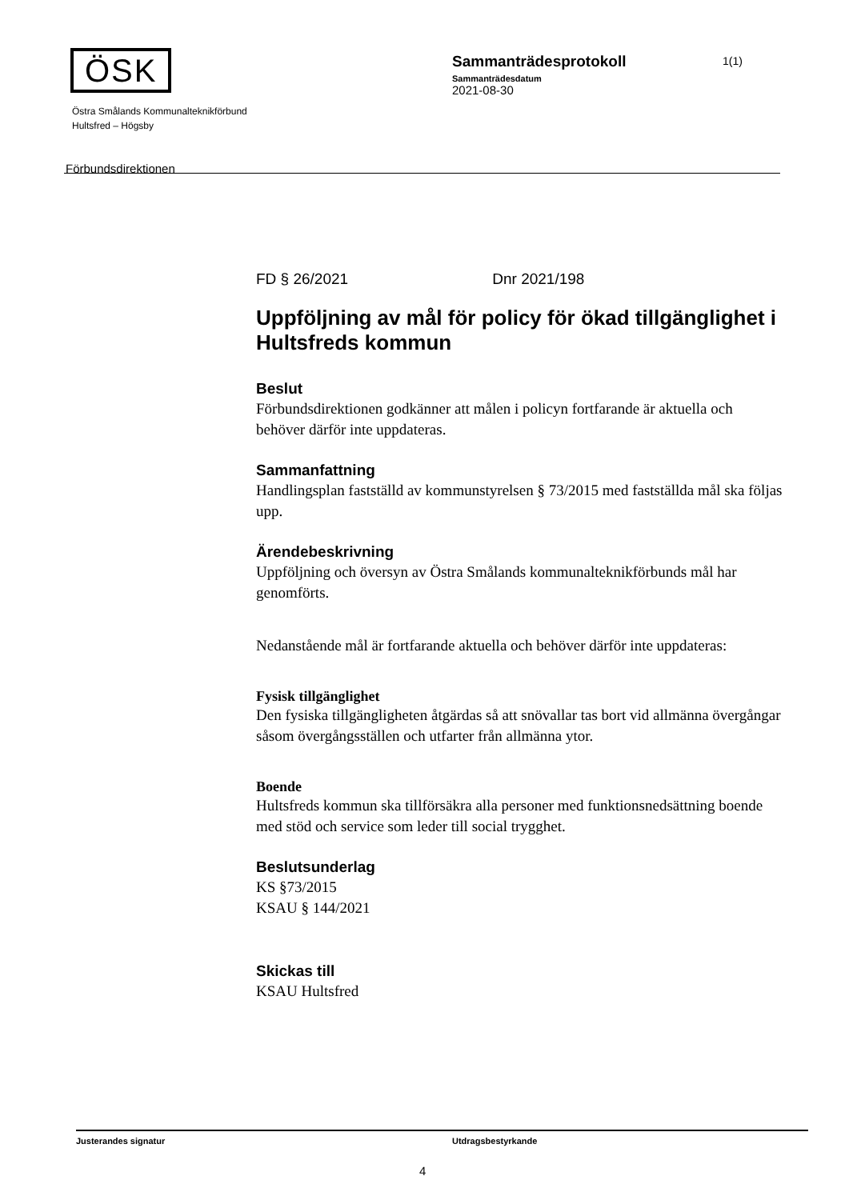ÖSK
Östra Smålands Kommunalteknikförbund
Hultsfred – Högsby
Förbundsdirektionen
Sammanträdesprotokoll
Sammanträdesdatum
2021-08-30
1(1)
FD § 26/2021 Dnr 2021/198
Uppföljning av mål för policy för ökad tillgänglighet i Hultsfreds kommun
Beslut
Förbundsdirektionen godkänner att målen i policyn fortfarande är aktuella och behöver därför inte uppdateras.
Sammanfattning
Handlingsplan fastställd av kommunstyrelsen § 73/2015 med fastställda mål ska följas upp.
Ärendebeskrivning
Uppföljning och översyn av Östra Smålands kommunalteknikförbunds mål har genomförts.
Nedanstående mål är fortfarande aktuella och behöver därför inte uppdateras:
Fysisk tillgänglighet
Den fysiska tillgängligheten åtgärdas så att snövallar tas bort vid allmänna övergångar såsom övergångsställen och utfarter från allmänna ytor.
Boende
Hultsfreds kommun ska tillförsäkra alla personer med funktionsnedsättning boende med stöd och service som leder till social trygghet.
Beslutsunderlag
KS §73/2015
KSAU § 144/2021
Skickas till
KSAU Hultsfred
Justerandes signatur Utdragsbestyrkande
4